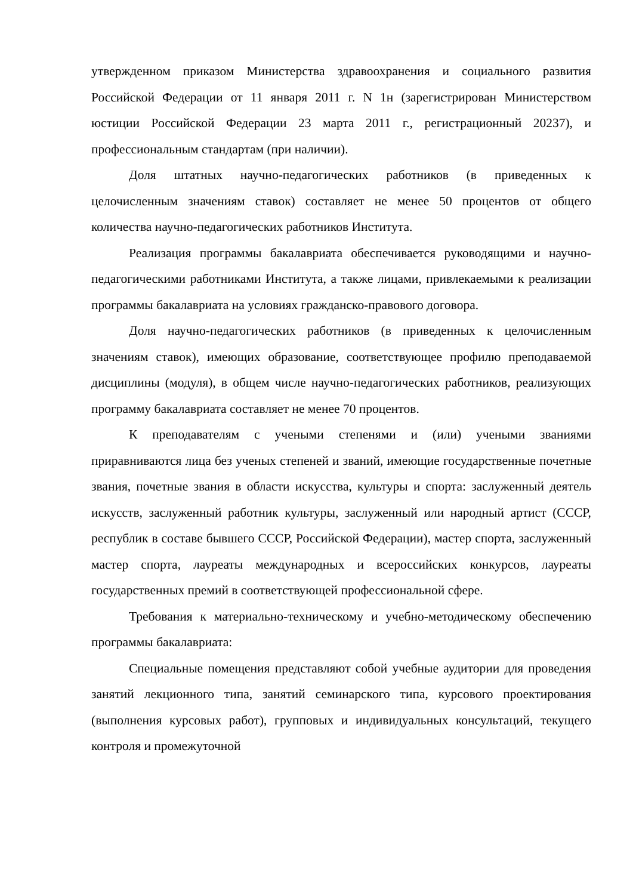утвержденном приказом Министерства здравоохранения и социального развития Российской Федерации от 11 января 2011 г. N 1н (зарегистрирован Министерством юстиции Российской Федерации 23 марта 2011 г., регистрационный 20237), и профессиональным стандартам (при наличии).
Доля штатных научно-педагогических работников (в приведенных к целочисленным значениям ставок) составляет не менее 50 процентов от общего количества научно-педагогических работников Института.
Реализация программы бакалавриата обеспечивается руководящими и научно-педагогическими работниками Института, а также лицами, привлекаемыми к реализации программы бакалавриата на условиях гражданско-правового договора.
Доля научно-педагогических работников (в приведенных к целочисленным значениям ставок), имеющих образование, соответствующее профилю преподаваемой дисциплины (модуля), в общем числе научно-педагогических работников, реализующих программу бакалавриата составляет не менее 70 процентов.
К преподавателям с учеными степенями и (или) учеными званиями приравниваются лица без ученых степеней и званий, имеющие государственные почетные звания, почетные звания в области искусства, культуры и спорта: заслуженный деятель искусств, заслуженный работник культуры, заслуженный или народный артист (СССР, республик в составе бывшего СССР, Российской Федерации), мастер спорта, заслуженный мастер спорта, лауреаты международных и всероссийских конкурсов, лауреаты государственных премий в соответствующей профессиональной сфере.
Требования к материально-техническому и учебно-методическому обеспечению программы бакалавриата:
Специальные помещения представляют собой учебные аудитории для проведения занятий лекционного типа, занятий семинарского типа, курсового проектирования (выполнения курсовых работ), групповых и индивидуальных консультаций, текущего контроля и промежуточной